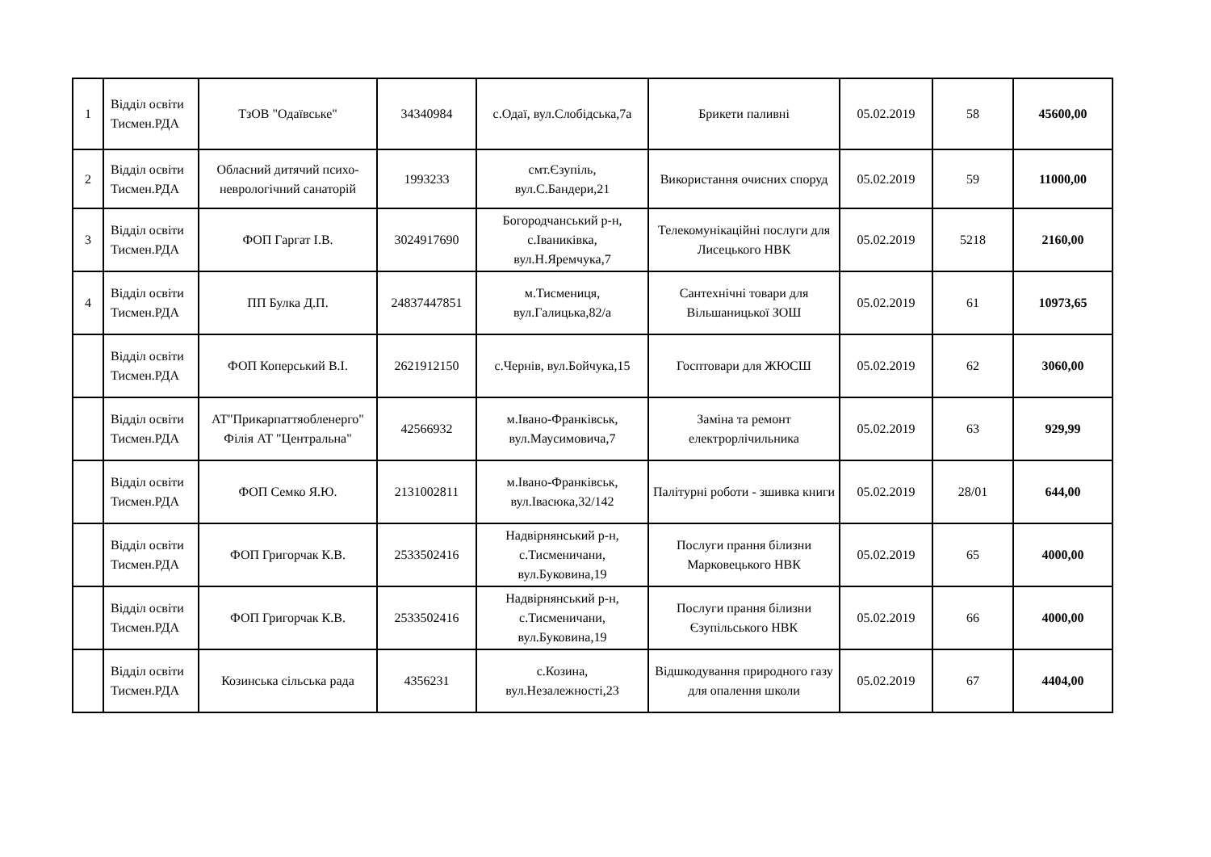| 1 | Відділ освіти Тисмен.РДА | ТзОВ "Одаївське" | 34340984 | с.Одаї, вул.Слобідська,7а | Брикети паливні | 05.02.2019 | 58 | 45600,00 |
| 2 | Відділ освіти Тисмен.РДА | Обласний дитячий психо-неврологічний санаторій | 1993233 | смт.Єзупіль, вул.С.Бандери,21 | Використання очисних споруд | 05.02.2019 | 59 | 11000,00 |
| 3 | Відділ освіти Тисмен.РДА | ФОП Гаргат І.В. | 3024917690 | Богородчанський р-н, с.Іваниківка, вул.Н.Яремчука,7 | Телекомунікаційні послуги для Лисецького НВК | 05.02.2019 | 5218 | 2160,00 |
| 4 | Відділ освіти Тисмен.РДА | ПП Булка Д.П. | 24837447851 | м.Тисмениця, вул.Галицька,82/а | Сантехнічні товари для Вільшаницької ЗОШ | 05.02.2019 | 61 | 10973,65 |
| | Відділ освіти Тисмен.РДА | ФОП Коперський В.І. | 2621912150 | с.Чернів, вул.Бойчука,15 | Госптовари для ЖЮСШ | 05.02.2019 | 62 | 3060,00 |
| | Відділ освіти Тисмен.РДА | АТ"Прикарпаттяобленерго" Філія АТ "Центральна" | 42566932 | м.Івано-Франківськ, вул.Маусимовича,7 | Заміна та ремонт електрорлічильника | 05.02.2019 | 63 | 929,99 |
| | Відділ освіти Тисмен.РДА | ФОП Семко Я.Ю. | 2131002811 | м.Івано-Франківськ, вул.Івасюка,32/142 | Палітурні роботи - зшивка книги | 05.02.2019 | 28/01 | 644,00 |
| | Відділ освіти Тисмен.РДА | ФОП Григорчак К.В. | 2533502416 | Надвірнянський р-н, с.Тисменичани, вул.Буковина,19 | Послуги прання білизни Марковецького НВК | 05.02.2019 | 65 | 4000,00 |
| | Відділ освіти Тисмен.РДА | ФОП Григорчак К.В. | 2533502416 | Надвірнянський р-н, с.Тисменичани, вул.Буковина,19 | Послуги прання білизни Єзупільського НВК | 05.02.2019 | 66 | 4000,00 |
| | Відділ освіти Тисмен.РДА | Козинська сільська рада | 4356231 | с.Козина, вул.Незалежності,23 | Відшкодування природного газу для опалення школи | 05.02.2019 | 67 | 4404,00 |